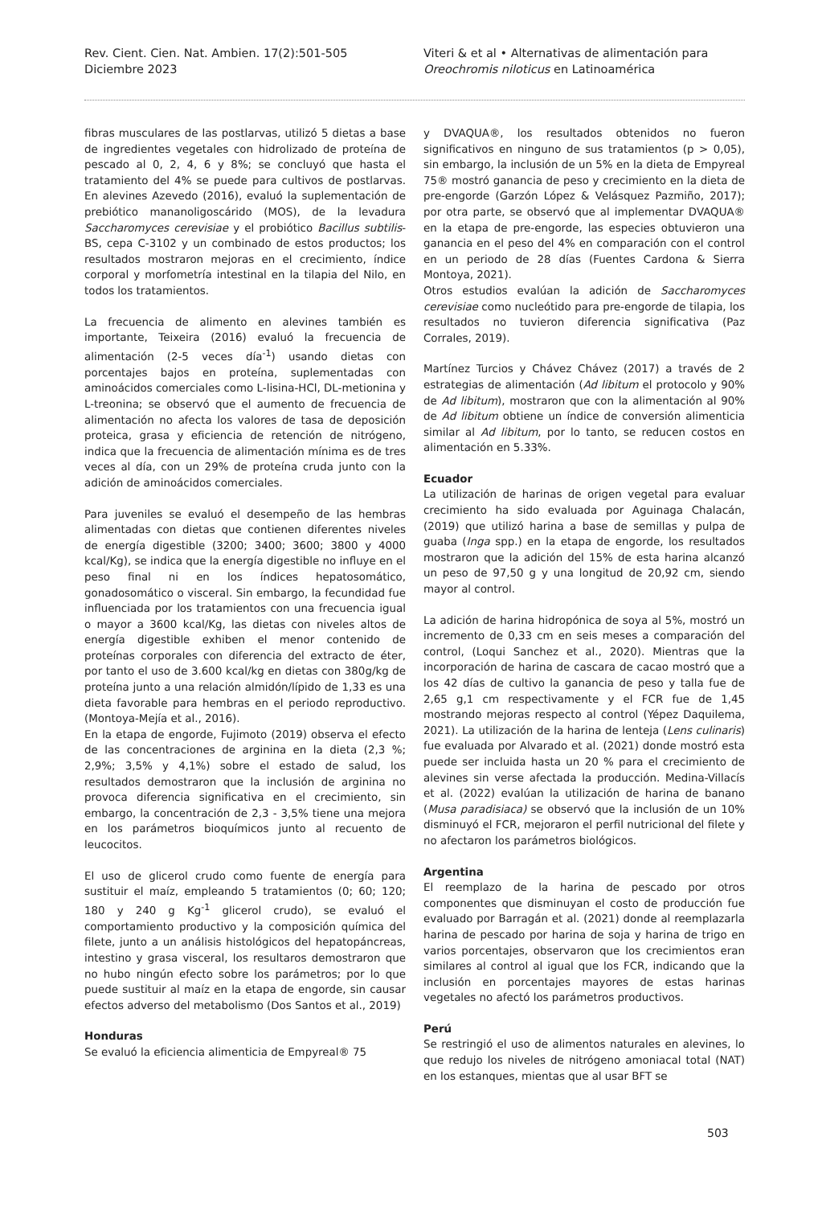Rev. Cient. Cien. Nat. Ambien. 17(2):501-505
Diciembre 2023
Viteri & et al • Alternativas de alimentación para
Oreochromis niloticus en Latinoamérica
fibras musculares de las postlarvas, utilizó 5 dietas a base de ingredientes vegetales con hidrolizado de proteína de pescado al 0, 2, 4, 6 y 8%; se concluyó que hasta el tratamiento del 4% se puede para cultivos de postlarvas. En alevines Azevedo (2016), evaluó la suplementación de prebiótico mananoligoscárido (MOS), de la levadura Saccharomyces cerevisiae y el probiótico Bacillus subtilis-BS, cepa C-3102 y un combinado de estos productos; los resultados mostraron mejoras en el crecimiento, índice corporal y morfometría intestinal en la tilapia del Nilo, en todos los tratamientos.
La frecuencia de alimento en alevines también es importante, Teixeira (2016) evaluó la frecuencia de alimentación (2-5 veces día<sup>-1</sup>) usando dietas con porcentajes bajos en proteína, suplementadas con aminoácidos comerciales como L-lisina-HCl, DL-metionina y L-treonina; se observó que el aumento de frecuencia de alimentación no afecta los valores de tasa de deposición proteica, grasa y eficiencia de retención de nitrógeno, indica que la frecuencia de alimentación mínima es de tres veces al día, con un 29% de proteína cruda junto con la adición de aminoácidos comerciales.
Para juveniles se evaluó el desempeño de las hembras alimentadas con dietas que contienen diferentes niveles de energía digestible (3200; 3400; 3600; 3800 y 4000 kcal/Kg), se indica que la energía digestible no influye en el peso final ni en los índices hepatosomático, gonadosomático o visceral. Sin embargo, la fecundidad fue influenciada por los tratamientos con una frecuencia igual o mayor a 3600 kcal/Kg, las dietas con niveles altos de energía digestible exhiben el menor contenido de proteínas corporales con diferencia del extracto de éter, por tanto el uso de 3.600 kcal/kg en dietas con 380g/kg de proteína junto a una relación almidón/lípido de 1,33 es una dieta favorable para hembras en el periodo reproductivo. (Montoya-Mejía et al., 2016).
En la etapa de engorde, Fujimoto (2019) observa el efecto de las concentraciones de arginina en la dieta (2,3 %; 2,9%; 3,5% y 4,1%) sobre el estado de salud, los resultados demostraron que la inclusión de arginina no provoca diferencia significativa en el crecimiento, sin embargo, la concentración de 2,3 - 3,5% tiene una mejora en los parámetros bioquímicos junto al recuento de leucocitos.
El uso de glicerol crudo como fuente de energía para sustituir el maíz, empleando 5 tratamientos (0; 60; 120; 180 y 240 g Kg<sup>-1</sup> glicerol crudo), se evaluó el comportamiento productivo y la composición química del filete, junto a un análisis histológicos del hepatopáncreas, intestino y grasa visceral, los resultaros demostraron que no hubo ningún efecto sobre los parámetros; por lo que puede sustituir al maíz en la etapa de engorde, sin causar efectos adverso del metabolismo (Dos Santos et al., 2019)
Honduras
Se evaluó la eficiencia alimenticia de Empyreal® 75
y DVAQUA®, los resultados obtenidos no fueron significativos en ninguno de sus tratamientos (p > 0,05), sin embargo, la inclusión de un 5% en la dieta de Empyreal 75® mostró ganancia de peso y crecimiento en la dieta de pre-engorde (Garzón López & Velásquez Pazmiño, 2017); por otra parte, se observó que al implementar DVAQUA® en la etapa de pre-engorde, las especies obtuvieron una ganancia en el peso del 4% en comparación con el control en un periodo de 28 días (Fuentes Cardona & Sierra Montoya, 2021).
Otros estudios evalúan la adición de Saccharomyces cerevisiae como nucleótido para pre-engorde de tilapia, los resultados no tuvieron diferencia significativa (Paz Corrales, 2019).
Martínez Turcios y Chávez Chávez (2017) a través de 2 estrategias de alimentación (Ad libitum el protocolo y 90% de Ad libitum), mostraron que con la alimentación al 90% de Ad libitum obtiene un índice de conversión alimenticia similar al Ad libitum, por lo tanto, se reducen costos en alimentación en 5.33%.
Ecuador
La utilización de harinas de origen vegetal para evaluar crecimiento ha sido evaluada por Aguinaga Chalacán, (2019) que utilizó harina a base de semillas y pulpa de guaba (Inga spp.) en la etapa de engorde, los resultados mostraron que la adición del 15% de esta harina alcanzó un peso de 97,50 g y una longitud de 20,92 cm, siendo mayor al control.
La adición de harina hidropónica de soya al 5%, mostró un incremento de 0,33 cm en seis meses a comparación del control, (Loqui Sanchez et al., 2020). Mientras que la incorporación de harina de cascara de cacao mostró que a los 42 días de cultivo la ganancia de peso y talla fue de 2,65 g,1 cm respectivamente y el FCR fue de 1,45 mostrando mejoras respecto al control (Yépez Daquilema, 2021). La utilización de la harina de lenteja (Lens culinaris) fue evaluada por Alvarado et al. (2021) donde mostró esta puede ser incluida hasta un 20 % para el crecimiento de alevines sin verse afectada la producción. Medina-Villacís et al. (2022) evalúan la utilización de harina de banano (Musa paradisiaca) se observó que la inclusión de un 10% disminuyó el FCR, mejoraron el perfil nutricional del filete y no afectaron los parámetros biológicos.
Argentina
El reemplazo de la harina de pescado por otros componentes que disminuyan el costo de producción fue evaluado por Barragán et al. (2021) donde al reemplazarla harina de pescado por harina de soja y harina de trigo en varios porcentajes, observaron que los crecimientos eran similares al control al igual que los FCR, indicando que la inclusión en porcentajes mayores de estas harinas vegetales no afectó los parámetros productivos.
Perú
Se restringió el uso de alimentos naturales en alevines, lo que redujo los niveles de nitrógeno amoniacal total (NAT) en los estanques, mientas que al usar BFT se
503